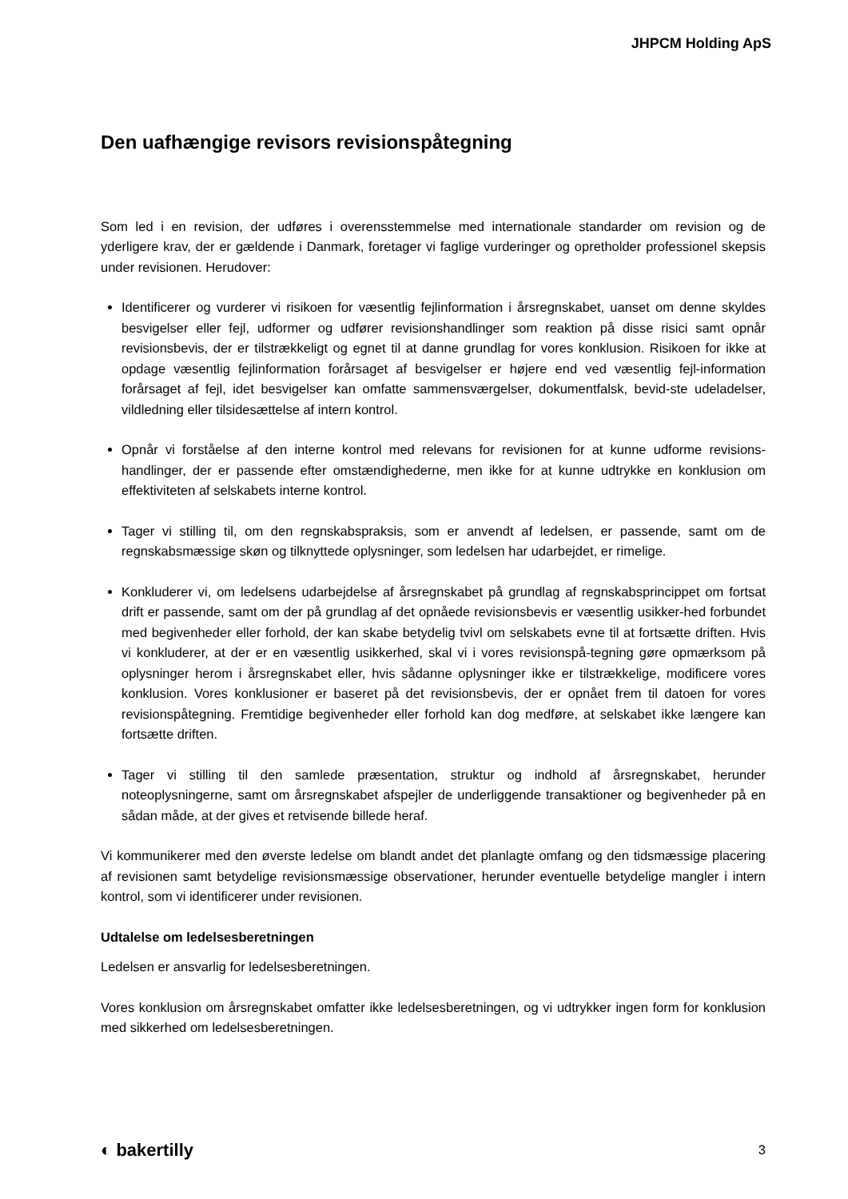JHPCM Holding ApS
Den uafhængige revisors revisionspåtegning
Som led i en revision, der udføres i overensstemmelse med internationale standarder om revision og de yderligere krav, der er gældende i Danmark, foretager vi faglige vurderinger og opretholder professionel skepsis under revisionen. Herudover:
Identificerer og vurderer vi risikoen for væsentlig fejlinformation i årsregnskabet, uanset om denne skyldes besvigelser eller fejl, udformer og udfører revisionshandlinger som reaktion på disse risici samt opnår revisionsbevis, der er tilstrækkeligt og egnet til at danne grundlag for vores konklusion. Risikoen for ikke at opdage væsentlig fejlinformation forårsaget af besvigelser er højere end ved væsentlig fejl-information forårsaget af fejl, idet besvigelser kan omfatte sammensværgelser, dokumentfalsk, bevid-ste udeladelser, vildledning eller tilsidesættelse af intern kontrol.
Opnår vi forståelse af den interne kontrol med relevans for revisionen for at kunne udforme revisions-handlinger, der er passende efter omstændighederne, men ikke for at kunne udtrykke en konklusion om effektiviteten af selskabets interne kontrol.
Tager vi stilling til, om den regnskabspraksis, som er anvendt af ledelsen, er passende, samt om de regnskabsmæssige skøn og tilknyttede oplysninger, som ledelsen har udarbejdet, er rimelige.
Konkluderer vi, om ledelsens udarbejdelse af årsregnskabet på grundlag af regnskabsprincippet om fortsat drift er passende, samt om der på grundlag af det opnåede revisionsbevis er væsentlig usikker-hed forbundet med begivenheder eller forhold, der kan skabe betydelig tvivl om selskabets evne til at fortsætte driften. Hvis vi konkluderer, at der er en væsentlig usikkerhed, skal vi i vores revisionspå-tegning gøre opmærksom på oplysninger herom i årsregnskabet eller, hvis sådanne oplysninger ikke er tilstrækkelige, modificere vores konklusion. Vores konklusioner er baseret på det revisionsbevis, der er opnået frem til datoen for vores revisionspåtegning. Fremtidige begivenheder eller forhold kan dog medføre, at selskabet ikke længere kan fortsætte driften.
Tager vi stilling til den samlede præsentation, struktur og indhold af årsregnskabet, herunder noteoplysningerne, samt om årsregnskabet afspejler de underliggende transaktioner og begivenheder på en sådan måde, at der gives et retvisende billede heraf.
Vi kommunikerer med den øverste ledelse om blandt andet det planlagte omfang og den tidsmæssige placering af revisionen samt betydelige revisionsmæssige observationer, herunder eventuelle betydelige mangler i intern kontrol, som vi identificerer under revisionen.
Udtalelse om ledelsesberetningen
Ledelsen er ansvarlig for ledelsesberetningen.
Vores konklusion om årsregnskabet omfatter ikke ledelsesberetningen, og vi udtrykker ingen form for konklusion med sikkerhed om ledelsesberetningen.
◐ bakertilly 3